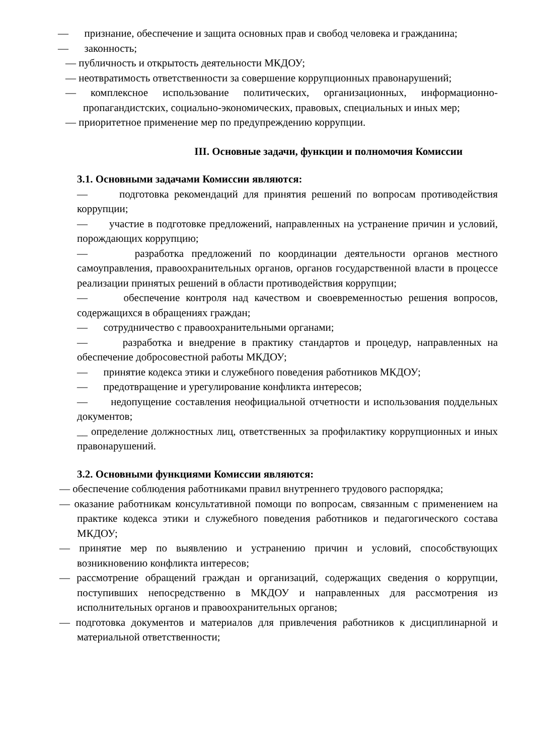— признание, обеспечение и защита основных прав и свобод человека и гражданина;
— законность;
— публичность и открытость деятельности МКДОУ;
— неотвратимость ответственности за совершение коррупционных правонарушений;
— комплексное использование политических, организационных, информационно-пропагандистских, социально-экономических, правовых, специальных и иных мер;
— приоритетное применение мер по предупреждению коррупции.
III. Основные задачи, функции и полномочия Комиссии
3.1. Основными задачами Комиссии являются:
— подготовка рекомендаций для принятия решений по вопросам противодействия коррупции;
— участие в подготовке предложений, направленных на устранение причин и условий, порождающих коррупцию;
— разработка предложений по координации деятельности органов местного самоуправления, правоохранительных органов, органов государственной власти в процессе реализации принятых решений в области противодействия коррупции;
— обеспечение контроля над качеством и своевременностью решения вопросов, содержащихся в обращениях граждан;
— сотрудничество с правоохранительными органами;
— разработка и внедрение в практику стандартов и процедур, направленных на обеспечение добросовестной работы МКДОУ;
— принятие кодекса этики и служебного поведения работников МКДОУ;
— предотвращение и урегулирование конфликта интересов;
— недопущение составления неофициальной отчетности и использования поддельных документов;
__ определение должностных лиц, ответственных за профилактику коррупционных и иных правонарушений.
3.2. Основными функциями Комиссии являются:
— обеспечение соблюдения работниками правил внутреннего трудового распорядка;
— оказание работникам консультативной помощи по вопросам, связанным с применением на практике кодекса этики и служебного поведения работников и педагогического состава МКДОУ;
— принятие мер по выявлению и устранению причин и условий, способствующих возникновению конфликта интересов;
— рассмотрение обращений граждан и организаций, содержащих сведения о коррупции, поступивших непосредственно в МКДОУ и направленных для рассмотрения из исполнительных органов и правоохранительных органов;
— подготовка документов и материалов для привлечения работников к дисциплинарной и материальной ответственности;